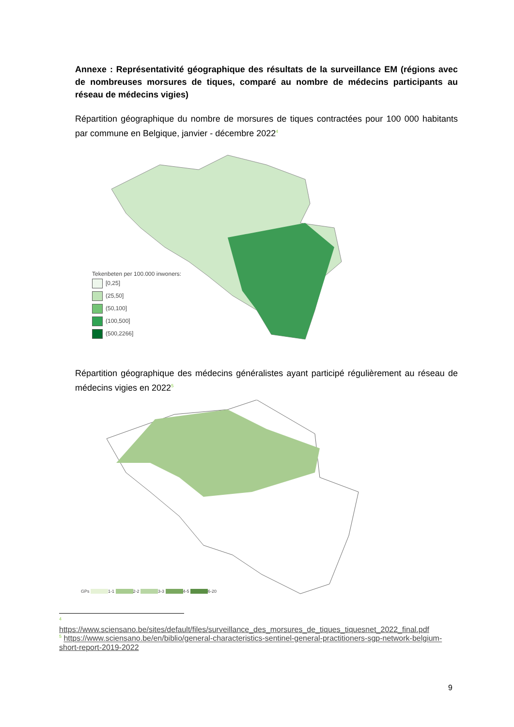Annexe : Représentativité géographique des résultats de la surveillance EM (régions avec de nombreuses morsures de tiques, comparé au nombre de médecins participants au réseau de médecins vigies)
Répartition géographique du nombre de morsures de tiques contractées pour 100 000 habitants par commune en Belgique, janvier - décembre 2022<sup>4</sup>
Tekenbeten per 100.000 inwoners:
[0,25]
(25,50]
(50,100]
(100,500]
(500,2266]
Répartition géographique des médecins généralistes ayant participé régulièrement au réseau de médecins vigies en 2022<sup>5</sup>
GPs 1-1 2-2 3-3 4-5 6-20
<sup>4</sup>
https://www.sciensano.be/sites/default/files/surveillance_des_morsures_de_tiques_tiquesnet_2022_final.pdf
<sup>5</sup> https://www.sciensano.be/en/biblio/general-characteristics-sentinel-general-practitioners-sgp-network-belgium-short-report-2019-2022
9